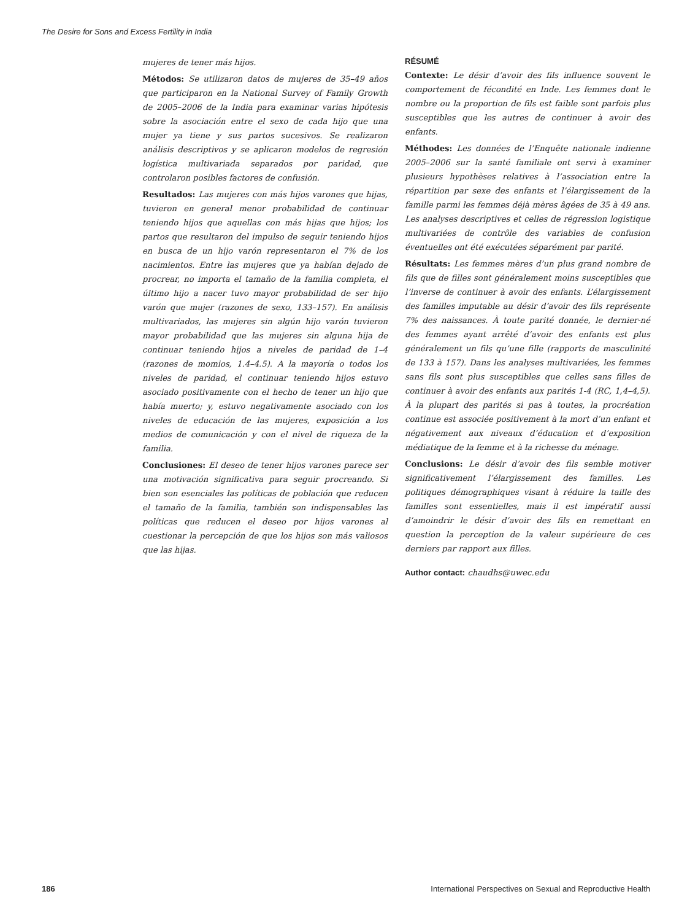The Desire for Sons and Excess Fertility in India
mujeres de tener más hijos.
Métodos: Se utilizaron datos de mujeres de 35–49 años que participaron en la National Survey of Family Growth de 2005–2006 de la India para examinar varias hipótesis sobre la asociación entre el sexo de cada hijo que una mujer ya tiene y sus partos sucesivos. Se realizaron análisis descriptivos y se aplicaron modelos de regresión logística multivariada separados por paridad, que controlaron posibles factores de confusión.
Resultados: Las mujeres con más hijos varones que hijas, tuvieron en general menor probabilidad de continuar teniendo hijos que aquellas con más hijas que hijos; los partos que resultaron del impulso de seguir teniendo hijos en busca de un hijo varón representaron el 7% de los nacimientos. Entre las mujeres que ya habían dejado de procrear, no importa el tamaño de la familia completa, el último hijo a nacer tuvo mayor probabilidad de ser hijo varón que mujer (razones de sexo, 133–157). En análisis multivariados, las mujeres sin algún hijo varón tuvieron mayor probabilidad que las mujeres sin alguna hija de continuar teniendo hijos a niveles de paridad de 1–4 (razones de momios, 1.4–4.5). A la mayoría o todos los niveles de paridad, el continuar teniendo hijos estuvo asociado positivamente con el hecho de tener un hijo que había muerto; y, estuvo negativamente asociado con los niveles de educación de las mujeres, exposición a los medios de comunicación y con el nivel de riqueza de la familia.
Conclusiones: El deseo de tener hijos varones parece ser una motivación significativa para seguir procreando. Si bien son esenciales las políticas de población que reducen el tamaño de la familia, también son indispensables las políticas que reducen el deseo por hijos varones al cuestionar la percepción de que los hijos son más valiosos que las hijas.
RÉSUMÉ
Contexte: Le désir d’avoir des fils influence souvent le comportement de fécondité en Inde. Les femmes dont le nombre ou la proportion de fils est faible sont parfois plus susceptibles que les autres de continuer à avoir des enfants.
Méthodes: Les données de l’Enquête nationale indienne 2005–2006 sur la santé familiale ont servi à examiner plusieurs hypothèses relatives à l’association entre la répartition par sexe des enfants et l’élargissement de la famille parmi les femmes déjà mères âgées de 35 à 49 ans. Les analyses descriptives et celles de régression logistique multivariées de contrôle des variables de confusion éventuelles ont été exécutées séparément par parité.
Résultats: Les femmes mères d’un plus grand nombre de fils que de filles sont généralement moins susceptibles que l’inverse de continuer à avoir des enfants. L’élargissement des familles imputable au désir d’avoir des fils représente 7% des naissances. À toute parité donnée, le dernier-né des femmes ayant arrêté d’avoir des enfants est plus généralement un fils qu’une fille (rapports de masculinité de 133 à 157). Dans les analyses multivariées, les femmes sans fils sont plus susceptibles que celles sans filles de continuer à avoir des enfants aux parités 1-4 (RC, 1,4–4,5). À la plupart des parités si pas à toutes, la procréation continue est associée positivement à la mort d’un enfant et négativement aux niveaux d’éducation et d’exposition médiatique de la femme et à la richesse du ménage.
Conclusions: Le désir d’avoir des fils semble motiver significativement l’élargissement des familles. Les politiques démographiques visant à réduire la taille des familles sont essentielles, mais il est impératif aussi d’amoindrir le désir d’avoir des fils en remettant en question la perception de la valeur supérieure de ces derniers par rapport aux filles.
Author contact: chaudhs@uwec.edu
186 International Perspectives on Sexual and Reproductive Health